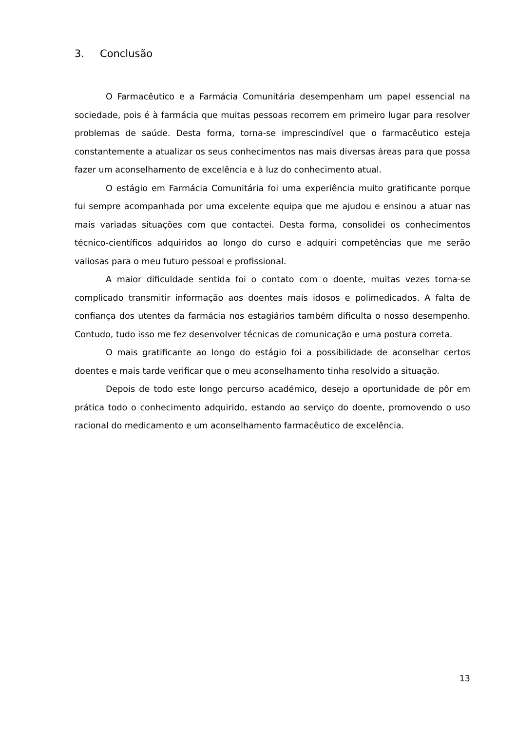3. Conclusão
O Farmacêutico e a Farmácia Comunitária desempenham um papel essencial na sociedade, pois é à farmácia que muitas pessoas recorrem em primeiro lugar para resolver problemas de saúde. Desta forma, torna-se imprescindível que o farmacêutico esteja constantemente a atualizar os seus conhecimentos nas mais diversas áreas para que possa fazer um aconselhamento de excelência e à luz do conhecimento atual.
O estágio em Farmácia Comunitária foi uma experiência muito gratificante porque fui sempre acompanhada por uma excelente equipa que me ajudou e ensinou a atuar nas mais variadas situações com que contactei. Desta forma, consolidei os conhecimentos técnico-científicos adquiridos ao longo do curso e adquiri competências que me serão valiosas para o meu futuro pessoal e profissional.
A maior dificuldade sentida foi o contato com o doente, muitas vezes torna-se complicado transmitir informação aos doentes mais idosos e polimedicados. A falta de confiança dos utentes da farmácia nos estagiários também dificulta o nosso desempenho. Contudo, tudo isso me fez desenvolver técnicas de comunicação e uma postura correta.
O mais gratificante ao longo do estágio foi a possibilidade de aconselhar certos doentes e mais tarde verificar que o meu aconselhamento tinha resolvido a situação.
Depois de todo este longo percurso académico, desejo a oportunidade de pôr em prática todo o conhecimento adquirido, estando ao serviço do doente, promovendo o uso racional do medicamento e um aconselhamento farmacêutico de excelência.
13